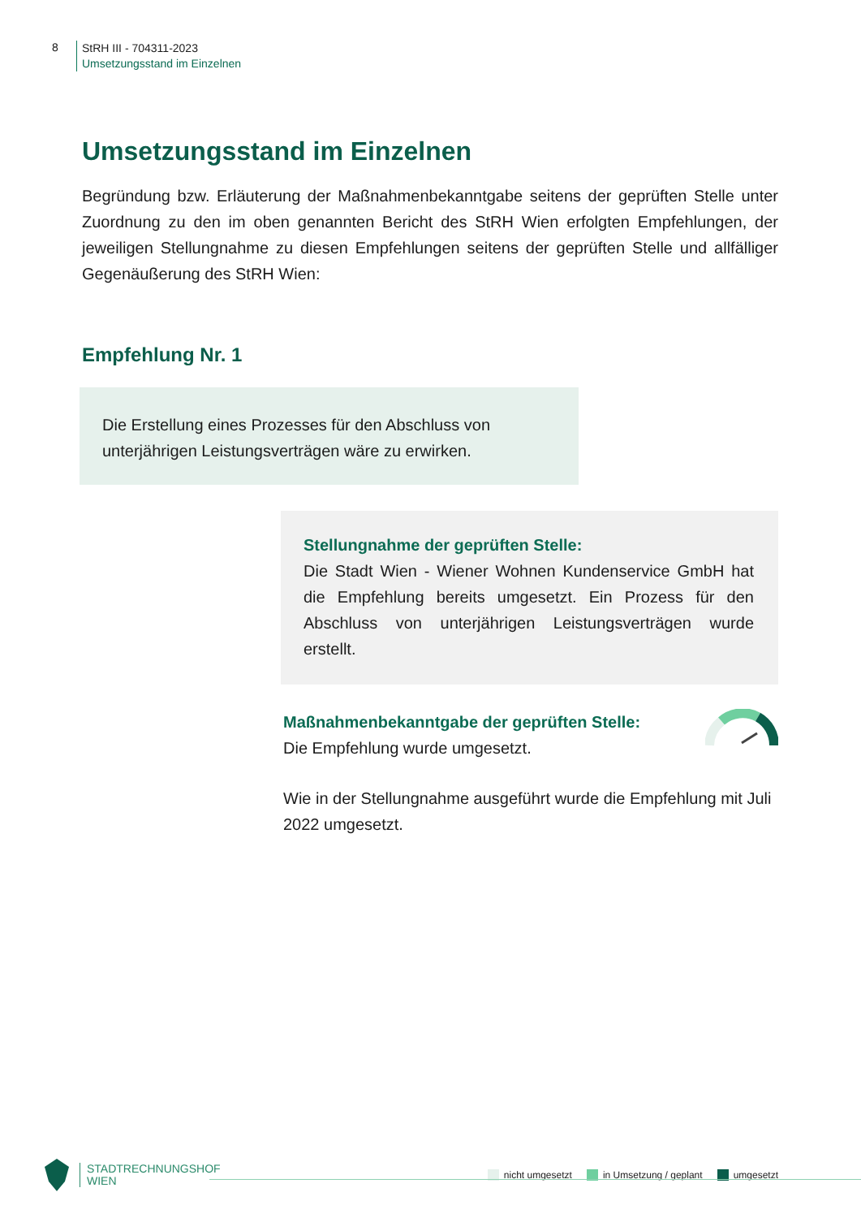8
StRH III - 704311-2023
Umsetzungsstand im Einzelnen
Umsetzungsstand im Einzelnen
Begründung bzw. Erläuterung der Maßnahmenbekanntgabe seitens der geprüften Stelle unter Zuordnung zu den im oben genannten Bericht des StRH Wien erfolgten Empfehlungen, der jeweiligen Stellungnahme zu diesen Empfehlungen seitens der geprüften Stelle und allfälliger Gegenäußerung des StRH Wien:
Empfehlung Nr. 1
Die Erstellung eines Prozesses für den Abschluss von unterjährigen Leistungsverträgen wäre zu erwirken.
Stellungnahme der geprüften Stelle:
Die Stadt Wien - Wiener Wohnen Kundenservice GmbH hat die Empfehlung bereits umgesetzt. Ein Prozess für den Abschluss von unterjährigen Leistungsverträgen wurde erstellt.
Maßnahmenbekanntgabe der geprüften Stelle:
Die Empfehlung wurde umgesetzt.
Wie in der Stellungnahme ausgeführt wurde die Empfehlung mit Juli 2022 umgesetzt.
STADTRECHNUNGSHOF
WIEN
nicht umgesetzt in Umsetzung / geplant umgesetzt